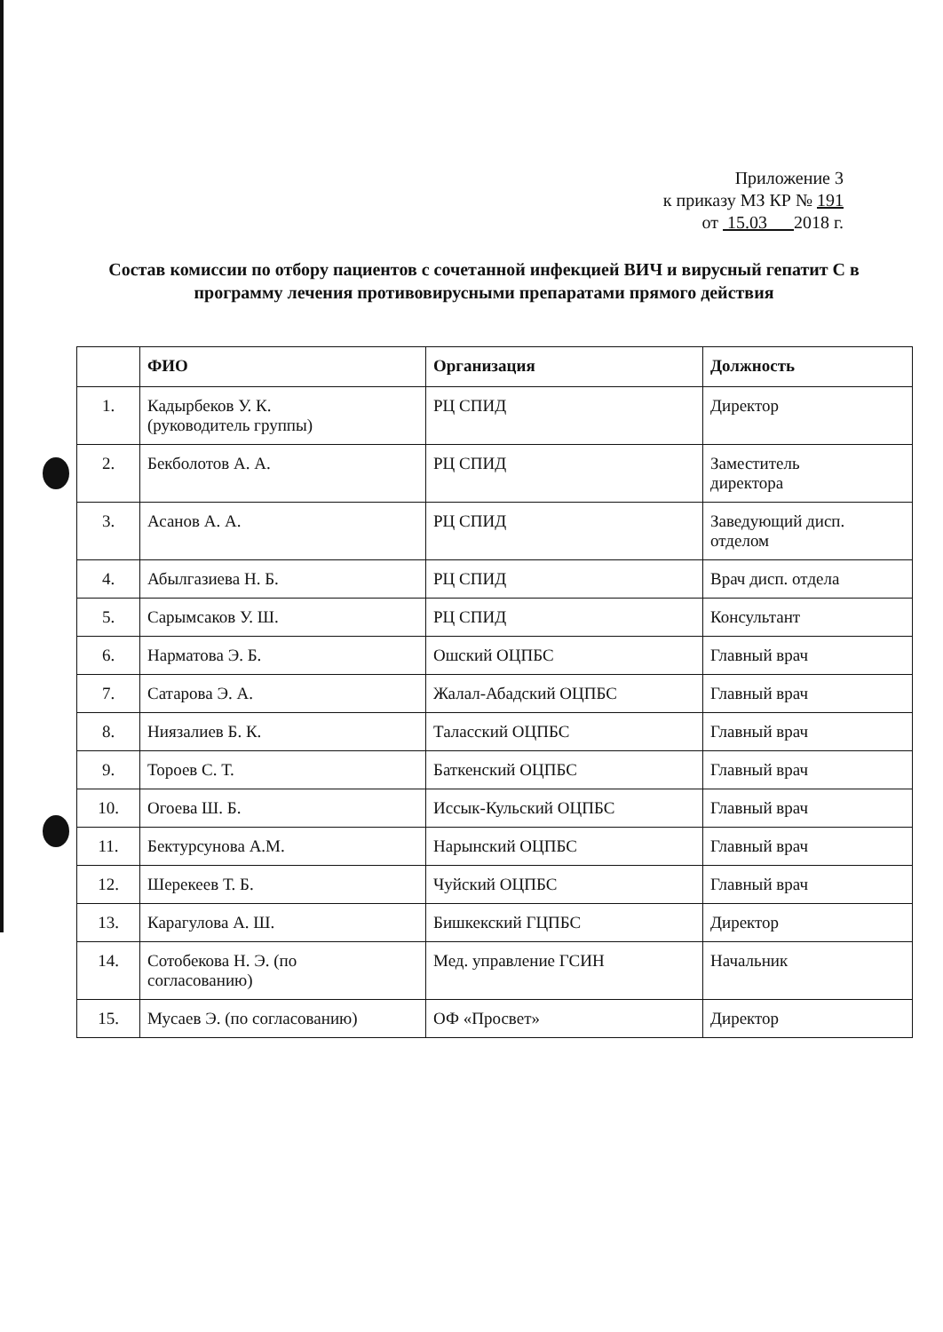Приложение 3
к приказу МЗ КР № 191
от 15.03 2018 г.
Состав комиссии по отбору пациентов с сочетанной инфекцией ВИЧ и вирусный гепатит С в программу лечения противовирусными препаратами прямого действия
| | ФИО | Организация | Должность |
| --- | --- | --- | --- |
| 1. | Кадырбеков У. К. (руководитель группы) | РЦ СПИД | Директор |
| 2. | Бекболотов А. А. | РЦ СПИД | Заместитель директора |
| 3. | Асанов А. А. | РЦ СПИД | Заведующий дисп. отделом |
| 4. | Абылгазиева Н. Б. | РЦ СПИД | Врач дисп. отдела |
| 5. | Сарымсаков У. Ш. | РЦ СПИД | Консультант |
| 6. | Нарматова Э. Б. | Ошский ОЦПБС | Главный врач |
| 7. | Сатарова Э. А. | Жалал-Абадский ОЦПБС | Главный врач |
| 8. | Ниязалиев Б. К. | Таласский ОЦПБС | Главный врач |
| 9. | Тороев С. Т. | Баткенский ОЦПБС | Главный врач |
| 10. | Огоева Ш. Б. | Иссык-Кульский ОЦПБС | Главный врач |
| 11. | Бектурсунова А.М. | Нарынский ОЦПБС | Главный врач |
| 12. | Шерекеев Т. Б. | Чуйский ОЦПБС | Главный врач |
| 13. | Карагулова А. Ш. | Бишкекский ГЦПБС | Директор |
| 14. | Сотобекова Н. Э. (по согласованию) | Мед. управление ГСИН | Начальник |
| 15. | Мусаев Э. (по согласованию) | ОФ «Просвет» | Директор |